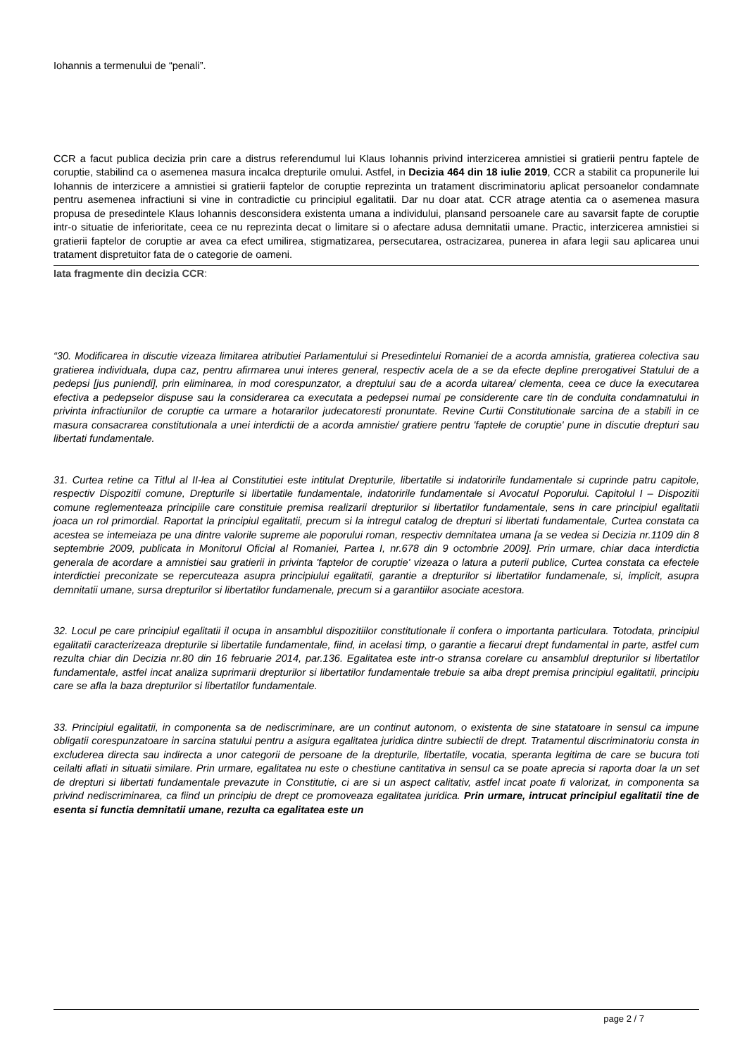Iohannis a termenului de “penali”.
CCR a facut publica decizia prin care a distrus referendumul lui Klaus Iohannis privind interzicerea amnistiei si gratierii pentru faptele de coruptie, stabilind ca o asemenea masura incalca drepturile omului. Astfel, in Decizia 464 din 18 iulie 2019, CCR a stabilit ca propunerile lui Iohannis de interzicere a amnistiei si gratierii faptelor de coruptie reprezinta un tratament discriminatoriu aplicat persoanelor condamnate pentru asemenea infractiuni si vine in contradictie cu principiul egalitatii. Dar nu doar atat. CCR atrage atentia ca o asemenea masura propusa de presedintele Klaus Iohannis desconsidera existenta umana a individului, plansand persoanele care au savarsit fapte de coruptie intr-o situatie de inferioritate, ceea ce nu reprezinta decat o limitare si o afectare adusa demnitatii umane. Practic, interzicerea amnistiei si gratierii faptelor de coruptie ar avea ca efect umilirea, stigmatizarea, persecutarea, ostracizarea, punerea in afara legii sau aplicarea unui tratament dispretuitor fata de o categorie de oameni.
Iata fragmente din decizia CCR:
“30. Modificarea in discutie vizeaza limitarea atributiei Parlamentului si Presedintelui Romaniei de a acorda amnistia, gratierea colectiva sau gratierea individuala, dupa caz, pentru afirmarea unui interes general, respectiv acela de a se da efecte depline prerogativei Statului de a pedepsi [jus puniendi], prin eliminarea, in mod corespunzator, a dreptului sau de a acorda uitarea/ clementa, ceea ce duce la executarea efectiva a pedepselor dispuse sau la considerarea ca executata a pedepsei numai pe considerente care tin de conduita condamnatului in privinta infractiunilor de coruptie ca urmare a hotararilor judecatoresti pronuntate. Revine Curtii Constitutionale sarcina de a stabili in ce masura consacrarea constitutionala a unei interdictii de a acorda amnistie/ gratiere pentru 'faptele de coruptie' pune in discutie drepturi sau libertati fundamentale.
31. Curtea retine ca Titlul al II-lea al Constitutiei este intitulat Drepturile, libertatile si indatoririle fundamentale si cuprinde patru capitole, respectiv Dispozitii comune, Drepturile si libertatile fundamentale, indatoririle fundamentale si Avocatul Poporului. Capitolul I – Dispozitii comune reglementeaza principiile care constituie premisa realizarii drepturilor si libertatilor fundamentale, sens in care principiul egalitatii joaca un rol primordial. Raportat la principiul egalitatii, precum si la intregul catalog de drepturi si libertati fundamentale, Curtea constata ca acestea se intemeiaza pe una dintre valorile supreme ale poporului roman, respectiv demnitatea umana [a se vedea si Decizia nr.1109 din 8 septembrie 2009, publicata in Monitorul Oficial al Romaniei, Partea I, nr.678 din 9 octombrie 2009]. Prin urmare, chiar daca interdictia generala de acordare a amnistiei sau gratierii in privinta 'faptelor de coruptie' vizeaza o latura a puterii publice, Curtea constata ca efectele interdictiei preconizate se repercuteaza asupra principiului egalitatii, garantie a drepturilor si libertatilor fundamenale, si, implicit, asupra demnitatii umane, sursa drepturilor si libertatilor fundamenale, precum si a garantiilor asociate acestora.
32. Locul pe care principiul egalitatii il ocupa in ansamblul dispozitiilor constitutionale ii confera o importanta particulara. Totodata, principiul egalitatii caracterizeaza drepturile si libertatile fundamentale, fiind, in acelasi timp, o garantie a fiecarui drept fundamental in parte, astfel cum rezulta chiar din Decizia nr.80 din 16 februarie 2014, par.136. Egalitatea este intr-o stransa corelare cu ansamblul drepturilor si libertatilor fundamentale, astfel incat analiza suprimarii drepturilor si libertatilor fundamentale trebuie sa aiba drept premisa principiul egalitatii, principiu care se afla la baza drepturilor si libertatilor fundamentale.
33. Principiul egalitatii, in componenta sa de nediscriminare, are un continut autonom, o existenta de sine statatoare in sensul ca impune obligatii corespunzatoare in sarcina statului pentru a asigura egalitatea juridica dintre subiectii de drept. Tratamentul discriminatoriu consta in excluderea directa sau indirecta a unor categorii de persoane de la drepturile, libertatile, vocatia, speranta legitima de care se bucura toti ceilalti aflati in situatii similare. Prin urmare, egalitatea nu este o chestiune cantitativa in sensul ca se poate aprecia si raporta doar la un set de drepturi si libertati fundamentale prevazute in Constitutie, ci are si un aspect calitativ, astfel incat poate fi valorizat, in componenta sa privind nediscriminarea, ca fiind un principiu de drept ce promoveaza egalitatea juridica. Prin urmare, intrucat principiul egalitatii tine de esenta si functia demnitatii umane, rezulta ca egalitatea este un
page 2 / 7